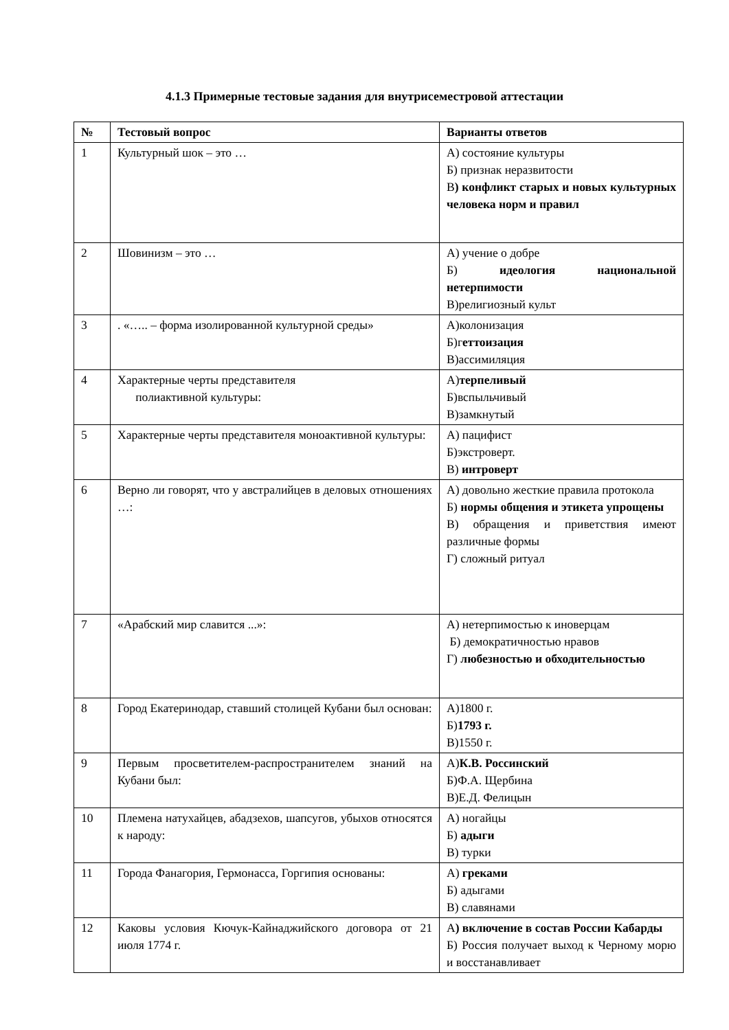4.1.3 Примерные тестовые задания для внутрисеместровой аттестации
| № | Тестовый вопрос | Варианты ответов |
| --- | --- | --- |
| 1 | Культурный шок – это … | А) состояние культуры Б) признак неразвитости В ) конфликт старых и новых культурных человека норм и правил |
| 2 | Шовинизм – это … | А) учение о добре Б) идеология национальной нетерпимости В)религиозный культ |
| 3 | . «….. – форма изолированной культурной среды» | А)колонизация Б)г еттоизация В)ассимиляция |
| 4 | Характерные черты представителя полиактивной культуры: | А) терпеливый Б)вспыльчивый В)замкнутый |
| 5 | Характерные черты представителя моноактивной культуры: | А) пацифист Б)экстроверт. В) интроверт |
| 6 | Верно ли говорят, что у австралийцев в деловых отношениях …: | А) довольно жесткие правила протокола Б) нормы общения и этикета упрощены В) обращения и приветствия имеют различные формы Г) сложный ритуал |
| 7 | «Арабский мир славится ...»: | А) нетерпимостью к иноверцам Б) демократичностью нравов Г) любезностью и обходительностью |
| 8 | Город Екатеринодар, ставший столицей Кубани был основан: | А)1800 г. Б) 1793 г. В)1550 г. |
| 9 | Первым просветителем-распространителем знаний на Кубани был: | А) К.В. Россинский Б)Ф.А. Щербина В)Е.Д. Фелицын |
| 10 | Племена натухайцев, абадзехов, шапсугов, убыхов относятся к народу: | А) ногайцы Б) адыги В) турки |
| 11 | Города Фанагория, Гермонасса, Горгипия основаны: | А) греками Б) адыгами В) славянами |
| 12 | Каковы условия Кючук-Кайнаджийского договора от 21 июля 1774 г. | А ) включение в состав России Кабарды Б) Россия получает выход к Черному морю и восстанавливает |